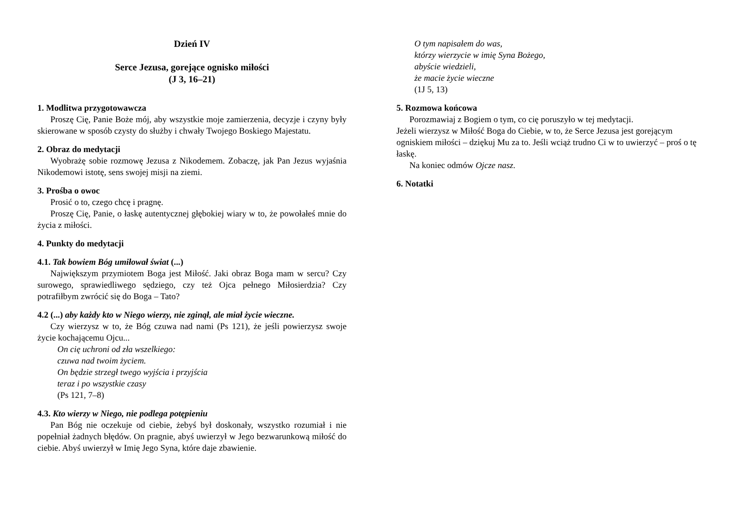Dzień IV
Serce Jezusa, gorejące ognisko miłości
(J 3, 16–21)
1. Modlitwa przygotowawcza
Proszę Cię, Panie Boże mój, aby wszystkie moje zamierzenia, decyzje i czyny były skierowane w sposób czysty do służby i chwały Twojego Boskiego Majestatu.
2. Obraz do medytacji
Wyobrażę sobie rozmowę Jezusa z Nikodemem. Zobaczę, jak Pan Jezus wyjaśnia Nikodemowi istotę, sens swojej misji na ziemi.
3. Prośba o owoc
Prosić o to, czego chcę i pragnę.
Proszę Cię, Panie, o łaskę autentycznej głębokiej wiary w to, że powołałeś mnie do życia z miłości.
4. Punkty do medytacji
4.1. Tak bowiem Bóg umiłował świat (...)
Największym przymiotem Boga jest Miłość. Jaki obraz Boga mam w sercu? Czy surowego, sprawiedliwego sędziego, czy też Ojca pełnego Miłosierdzia? Czy potrafiłbym zwrócić się do Boga – Tato?
4.2 (...) aby każdy kto w Niego wierzy, nie zginął, ale miał życie wieczne.
Czy wierzysz w to, że Bóg czuwa nad nami (Ps 121), że jeśli powierzysz swoje życie kochającemu Ojcu...
On cię uchroni od zła wszelkiego:
czuwa nad twoim życiem.
On będzie strzegł twego wyjścia i przyjścia
teraz i po wszystkie czasy
(Ps 121, 7–8)
4.3. Kto wierzy w Niego, nie podlega potępieniu
Pan Bóg nie oczekuje od ciebie, żebyś był doskonały, wszystko rozumiał i nie popełniał żadnych błędów. On pragnie, abyś uwierzył w Jego bezwarunkową miłość do ciebie. Abyś uwierzył w Imię Jego Syna, które daje zbawienie.
O tym napisałem do was,
którzy wierzycie w imię Syna Bożego,
abyście wiedzieli,
że macie życie wieczne
(1J 5, 13)
5. Rozmowa końcowa
Porozmawiaj z Bogiem o tym, co cię poruszyło w tej medytacji.
Jeżeli wierzysz w Miłość Boga do Ciebie, w to, że Serce Jezusa jest gorejącym ogniskiem miłości – dziękuj Mu za to. Jeśli wciąż trudno Ci w to uwierzyć – proś o tę łaskę.
Na koniec odmów Ojcze nasz.
6. Notatki